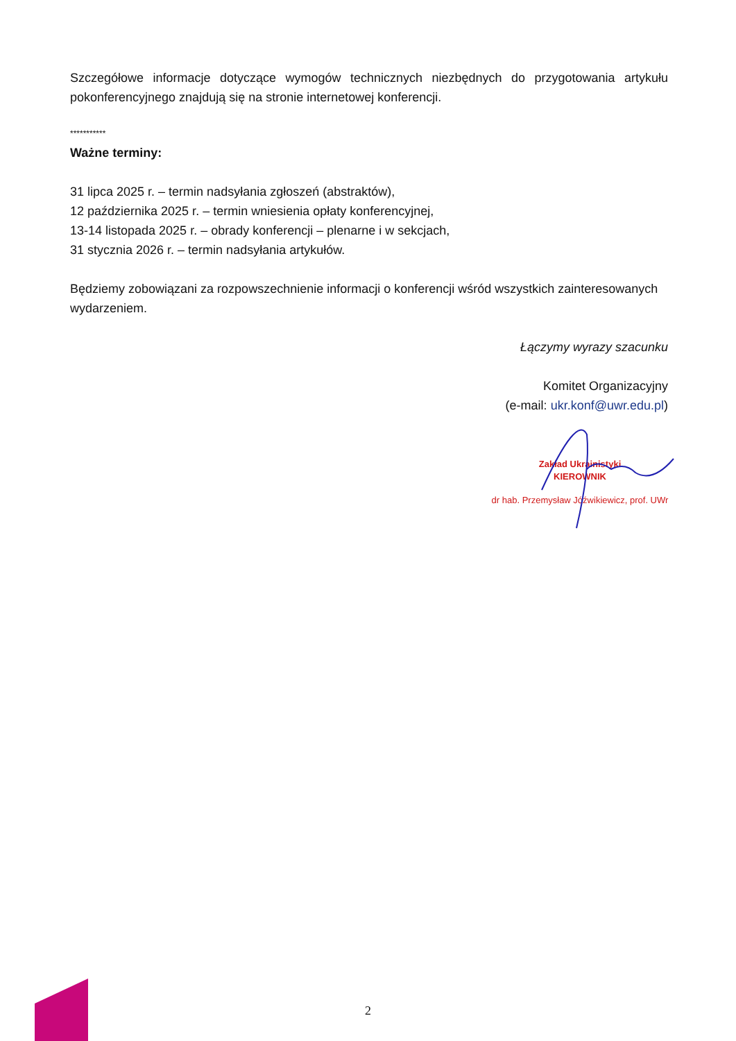Szczegółowe informacje dotyczące wymogów technicznych niezbędnych do przygotowania artykułu pokonferencyjnego znajdują się na stronie internetowej konferencji.
***********
Ważne terminy:
31 lipca 2025 r. – termin nadsyłania zgłoszeń (abstraktów),
12 października 2025 r. – termin wniesienia opłaty konferencyjnej,
13-14 listopada 2025 r. – obrady konferencji – plenarne i w sekcjach,
31 stycznia 2026 r. – termin nadsyłania artykułów.
Będziemy zobowiązani za rozpowszechnienie informacji o konferencji wśród wszystkich zainteresowanych wydarzeniem.
Łączymy wyrazy szacunku
Komitet Organizacyjny
(e-mail: ukr.konf@uwr.edu.pl)
Zakład Ukrainistyki
KIEROWNIK
dr hab. Przemysław Jóźwikiewicz, prof. UWr
2